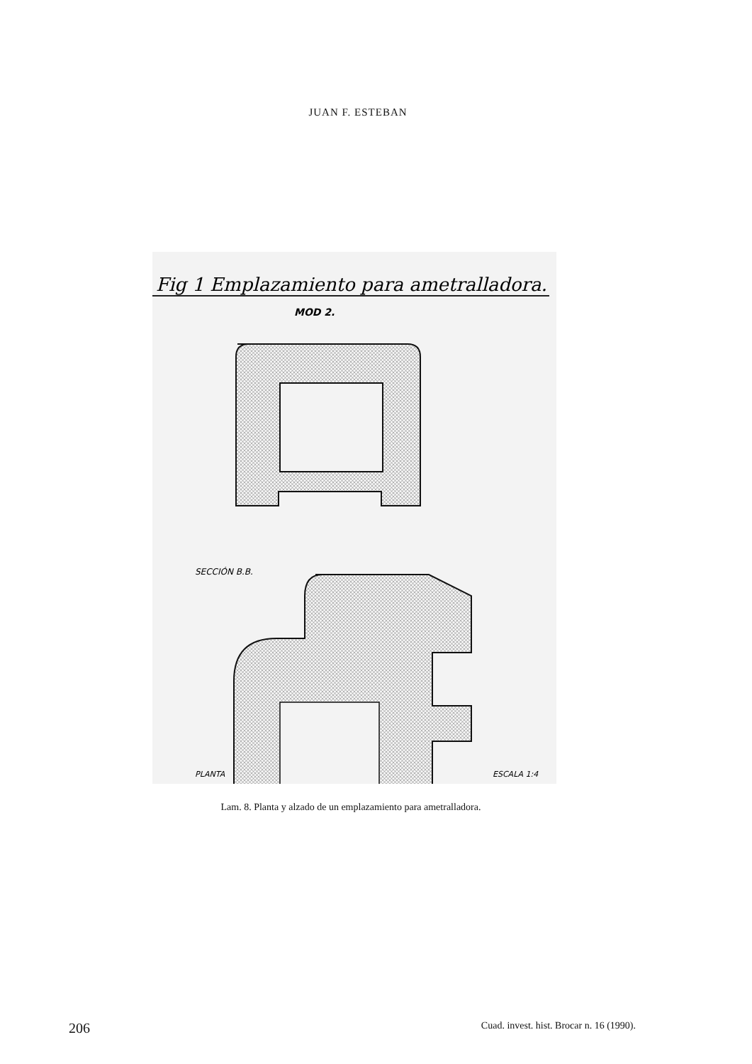JUAN F. ESTEBAN
Fig 1 Emplazamiento para ametralladora.
MOD 2.
SECCIÓN B.B.
PLANTA
ESCALA 1:4
Lam. 8. Planta y alzado de un emplazamiento para ametralladora.
206 Cuad. invest. hist. Brocar n. 16 (1990).